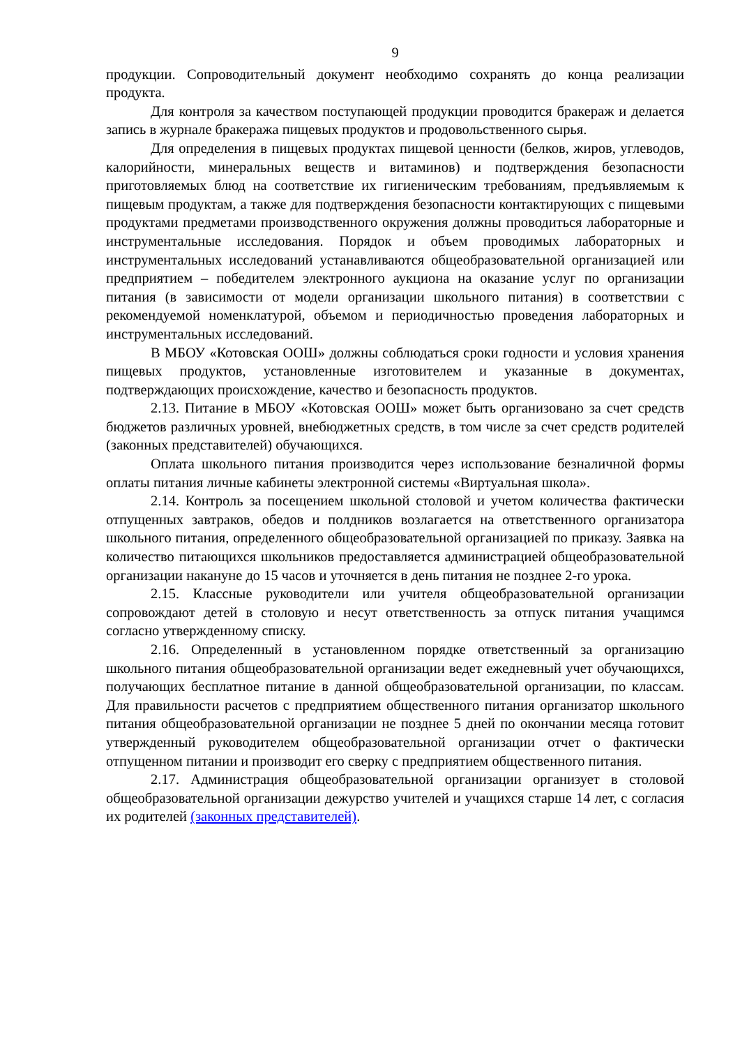9
продукции. Сопроводительный документ необходимо сохранять до конца реализации продукта.
Для контроля за качеством поступающей продукции проводится бракераж и делается запись в журнале бракеража пищевых продуктов и продовольственного сырья.
Для определения в пищевых продуктах пищевой ценности (белков, жиров, углеводов, калорийности, минеральных веществ и витаминов) и подтверждения безопасности приготовляемых блюд на соответствие их гигиеническим требованиям, предъявляемым к пищевым продуктам, а также для подтверждения безопасности контактирующих с пищевыми продуктами предметами производственного окружения должны проводиться лабораторные и инструментальные исследования. Порядок и объем проводимых лабораторных и инструментальных исследований устанавливаются общеобразовательной организацией или предприятием – победителем электронного аукциона на оказание услуг по организации питания (в зависимости от модели организации школьного питания) в соответствии с рекомендуемой номенклатурой, объемом и периодичностью проведения лабораторных и инструментальных исследований.
В МБОУ «Котовская ООШ» должны соблюдаться сроки годности и условия хранения пищевых продуктов, установленные изготовителем и указанные в документах, подтверждающих происхождение, качество и безопасность продуктов.
2.13. Питание в МБОУ «Котовская ООШ» может быть организовано за счет средств бюджетов различных уровней, внебюджетных средств, в том числе за счет средств родителей (законных представителей) обучающихся.
Оплата школьного питания производится через использование безналичной формы оплаты питания личные кабинеты электронной системы «Виртуальная школа».
2.14. Контроль за посещением школьной столовой и учетом количества фактически отпущенных завтраков, обедов и полдников возлагается на ответственного организатора школьного питания, определенного общеобразовательной организацией по приказу. Заявка на количество питающихся школьников предоставляется администрацией общеобразовательной организации накануне до 15 часов и уточняется в день питания не позднее 2-го урока.
2.15. Классные руководители или учителя общеобразовательной организации сопровождают детей в столовую и несут ответственность за отпуск питания учащимся согласно утвержденному списку.
2.16. Определенный в установленном порядке ответственный за организацию школьного питания общеобразовательной организации ведет ежедневный учет обучающихся, получающих бесплатное питание в данной общеобразовательной организации, по классам. Для правильности расчетов с предприятием общественного питания организатор школьного питания общеобразовательной организации не позднее 5 дней по окончании месяца готовит утвержденный руководителем общеобразовательной организации отчет о фактически отпущенном питании и производит его сверку с предприятием общественного питания.
2.17. Администрация общеобразовательной организации организует в столовой общеобразовательной организации дежурство учителей и учащихся старше 14 лет, с согласия их родителей (законных представителей).